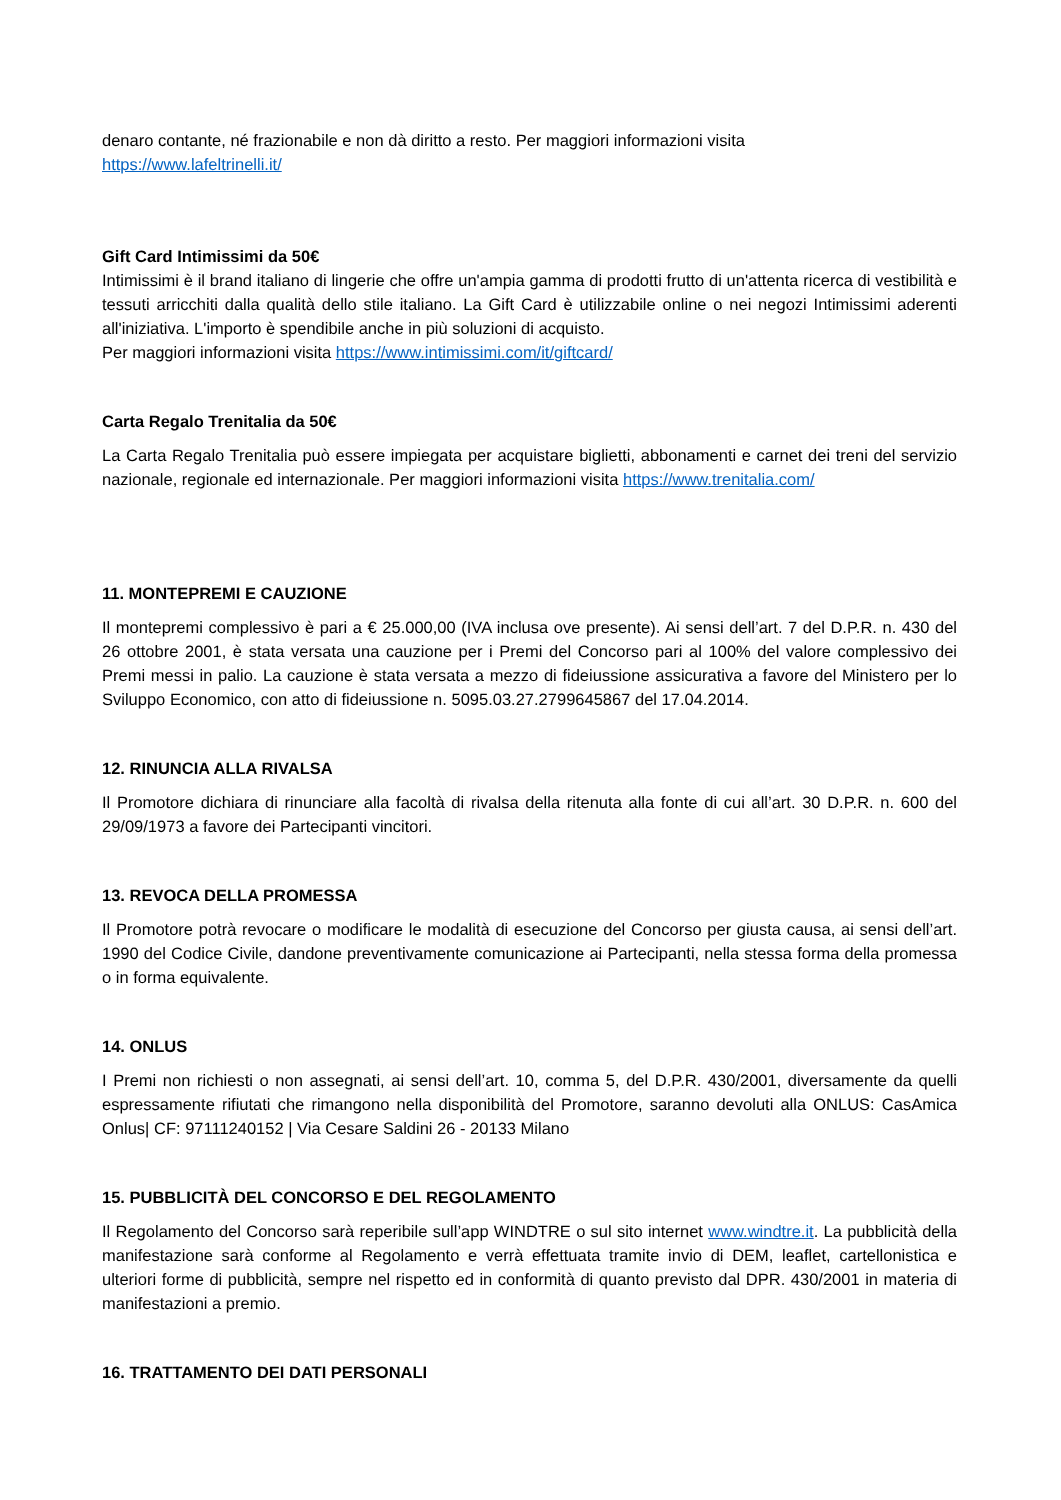denaro contante, né frazionabile e non dà diritto a resto. Per maggiori informazioni visita
https://www.lafeltrinelli.it/
Gift Card Intimissimi da 50€
Intimissimi è il brand italiano di lingerie che offre un'ampia gamma di prodotti frutto di un'attenta ricerca di vestibilità e tessuti arricchiti dalla qualità dello stile italiano. La Gift Card è utilizzabile online o nei negozi Intimissimi aderenti all'iniziativa. L'importo è spendibile anche in più soluzioni di acquisto.
Per maggiori informazioni visita https://www.intimissimi.com/it/giftcard/
Carta Regalo Trenitalia da 50€
La Carta Regalo Trenitalia può essere impiegata per acquistare biglietti, abbonamenti e carnet dei treni del servizio nazionale, regionale ed internazionale. Per maggiori informazioni visita https://www.trenitalia.com/
11. MONTEPREMI E CAUZIONE
Il montepremi complessivo è pari a € 25.000,00 (IVA inclusa ove presente). Ai sensi dell’art. 7 del D.P.R. n. 430 del 26 ottobre 2001, è stata versata una cauzione per i Premi del Concorso pari al 100% del valore complessivo dei Premi messi in palio. La cauzione è stata versata a mezzo di fideiussione assicurativa a favore del Ministero per lo Sviluppo Economico, con atto di fideiussione n. 5095.03.27.2799645867 del 17.04.2014.
12. RINUNCIA ALLA RIVALSA
Il Promotore dichiara di rinunciare alla facoltà di rivalsa della ritenuta alla fonte di cui all’art. 30 D.P.R. n. 600 del 29/09/1973 a favore dei Partecipanti vincitori.
13. REVOCA DELLA PROMESSA
Il Promotore potrà revocare o modificare le modalità di esecuzione del Concorso per giusta causa, ai sensi dell’art. 1990 del Codice Civile, dandone preventivamente comunicazione ai Partecipanti, nella stessa forma della promessa o in forma equivalente.
14. ONLUS
I Premi non richiesti o non assegnati, ai sensi dell’art. 10, comma 5, del D.P.R. 430/2001, diversamente da quelli espressamente rifiutati che rimangono nella disponibilità del Promotore, saranno devoluti alla ONLUS: CasAmica Onlus| CF: 97111240152 | Via Cesare Saldini 26 - 20133 Milano
15. PUBBLICITÀ DEL CONCORSO E DEL REGOLAMENTO
Il Regolamento del Concorso sarà reperibile sull’app WINDTRE o sul sito internet www.windtre.it. La pubblicità della manifestazione sarà conforme al Regolamento e verrà effettuata tramite invio di DEM, leaflet, cartellonistica e ulteriori forme di pubblicità, sempre nel rispetto ed in conformità di quanto previsto dal DPR. 430/2001 in materia di manifestazioni a premio.
16. TRATTAMENTO DEI DATI PERSONALI